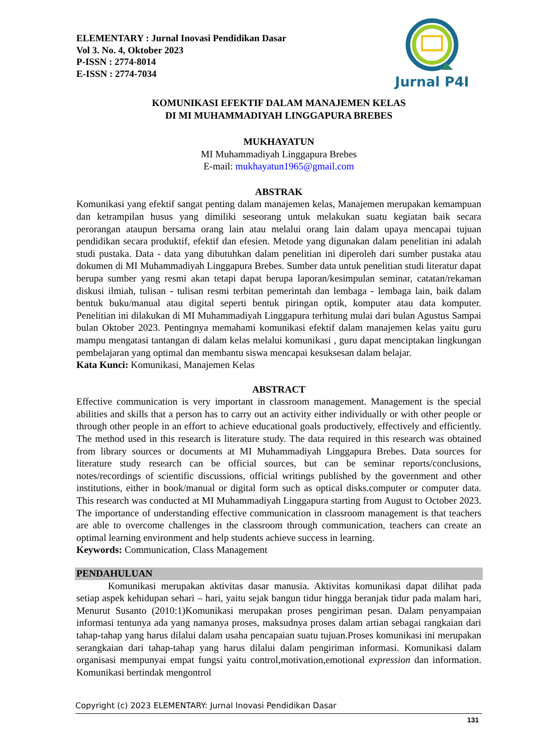Jurnal P4I
ELEMENTARY : Jurnal Inovasi Pendidikan Dasar
Vol 3. No. 4, Oktober 2023
P-ISSN : 2774-8014
E-ISSN : 2774-7034
KOMUNIKASI EFEKTIF DALAM MANAJEMEN KELAS
DI MI MUHAMMADIYAH LINGGAPURA BREBES
MUKHAYATUN
MI Muhammadiyah Linggapura Brebes
E-mail: mukhayatun1965@gmail.com
ABSTRAK
Komunikasi yang efektif sangat penting dalam manajemen kelas, Manajemen merupakan kemampuan dan ketrampilan husus yang dimiliki seseorang untuk melakukan suatu kegiatan baik secara perorangan ataupun bersama orang lain atau melalui orang lain dalam upaya mencapai tujuan pendidikan secara produktif, efektif dan efesien. Metode yang digunakan dalam penelitian ini adalah studi pustaka. Data - data yang dibutuhkan dalam penelitian ini diperoleh dari sumber pustaka atau dokumen di MI Muhammadiyah Linggapura Brebes. Sumber data untuk penelitian studi literatur dapat berupa sumber yang resmi akan tetapi dapat berupa laporan/kesimpulan seminar, catatan/rekaman diskusi ilmiah, tulisan - tulisan resmi terbitan pemerintah dan lembaga - lembaga lain, baik dalam bentuk buku/manual atau digital seperti bentuk piringan optik, komputer atau data komputer. Penelitian ini dilakukan di MI Muhammadiyah Linggapura terhitung mulai dari bulan Agustus Sampai bulan Oktober 2023. Pentingnya memahami komunikasi efektif dalam manajemen kelas yaitu guru mampu mengatasi tantangan di dalam kelas melalui komunikasi , guru dapat menciptakan lingkungan pembelajaran yang optimal dan membantu siswa mencapai kesuksesan dalam belajar.
Kata Kunci: Komunikasi, Manajemen Kelas
ABSTRACT
Effective communication is very important in classroom management. Management is the special abilities and skills that a person has to carry out an activity either individually or with other people or through other people in an effort to achieve educational goals productively, effectively and efficiently. The method used in this research is literature study. The data required in this research was obtained from library sources or documents at MI Muhammadiyah Linggapura Brebes. Data sources for literature study research can be official sources, but can be seminar reports/conclusions, notes/recordings of scientific discussions, official writings published by the government and other institutions, either in book/manual or digital form such as optical disks.computer or computer data. This research was conducted at MI Muhammadiyah Linggapura starting from August to October 2023. The importance of understanding effective communication in classroom management is that teachers are able to overcome challenges in the classroom through communication, teachers can create an optimal learning environment and help students achieve success in learning.
Keywords: Communication, Class Management
PENDAHULUAN
Komunikasi merupakan aktivitas dasar manusia. Aktivitas komunikasi dapat dilihat pada setiap aspek kehidupan sehari – hari, yaitu sejak bangun tidur hingga beranjak tidur pada malam hari, Menurut Susanto (2010:1)Komunikasi merupakan proses pengiriman pesan. Dalam penyampaian informasi tentunya ada yang namanya proses, maksudnya proses dalam artian sebagai rangkaian dari tahap-tahap yang harus dilalui dalam usaha pencapaian suatu tujuan.Proses komunikasi ini merupakan serangkaian dari tahap-tahap yang harus dilalui dalam pengiriman informasi. Komunikasi dalam organisasi mempunyai empat fungsi yaitu control,motivation,emotional expression dan information. Komunikasi bertindak mengontrol
Copyright (c) 2023 ELEMENTARY: Jurnal Inovasi Pendidikan Dasar
131